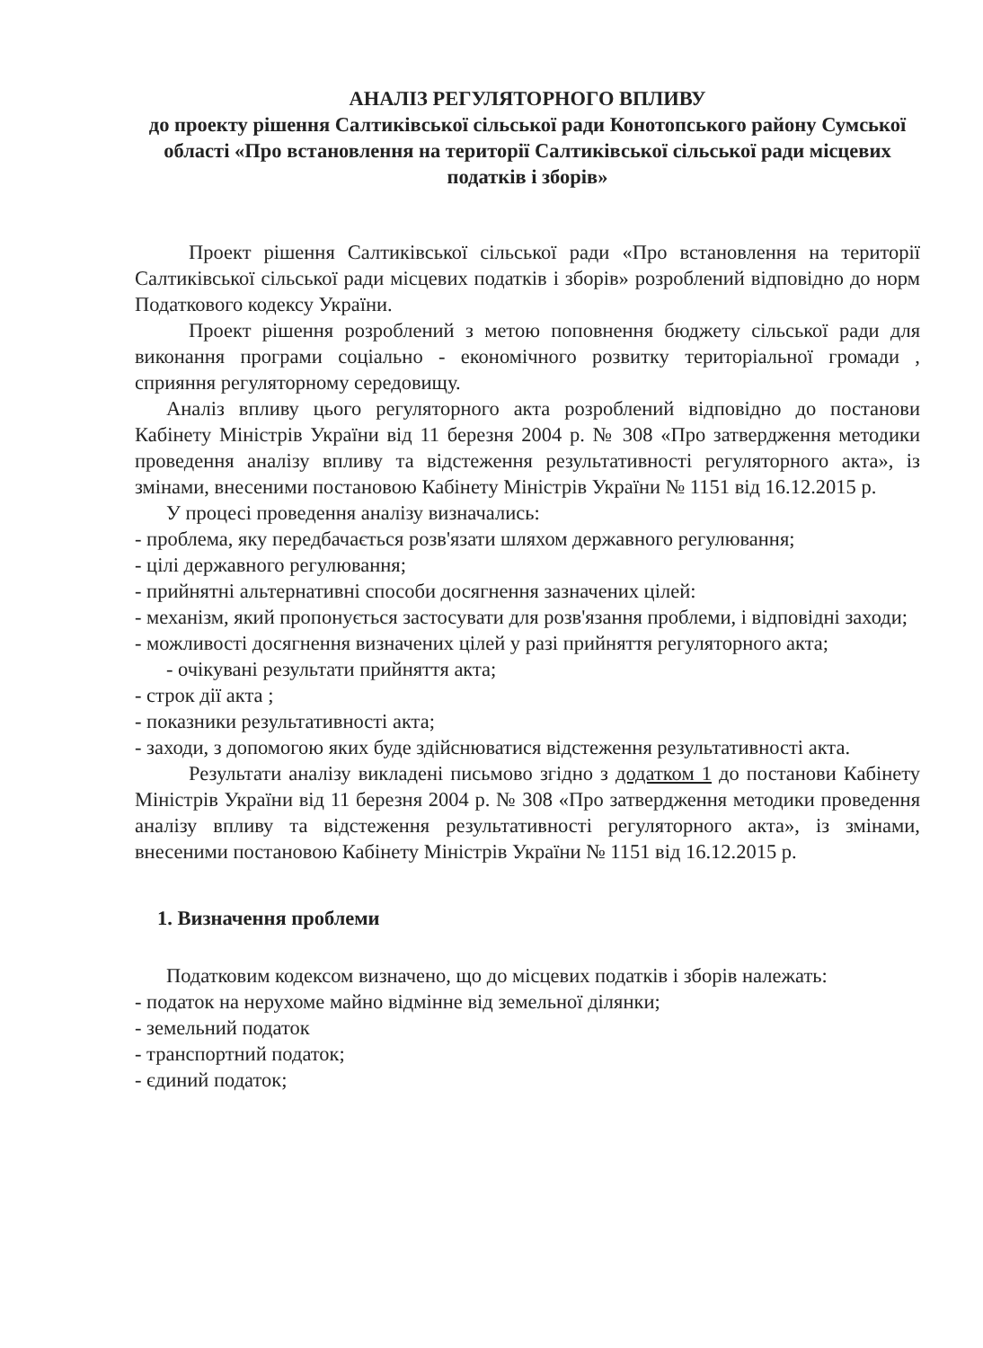АНАЛІЗ РЕГУЛЯТОРНОГО ВПЛИВУ
до проекту рішення Салтиківської сільської ради Конотопського району Сумської області «Про встановлення на території Салтиківської сільської ради місцевих податків і зборів»
Проект рішення Салтиківської сільської ради «Про встановлення на території Салтиківської сільської ради місцевих податків і зборів» розроблений відповідно до норм Податкового кодексу України.
Проект рішення розроблений з метою поповнення бюджету сільської ради для виконання програми соціально - економічного розвитку територіальної громади , сприяння регуляторному середовищу.
Аналіз впливу цього регуляторного акта розроблений відповідно до постанови Кабінету Міністрів України від 11 березня 2004 р. № 308 «Про затвердження методики проведення аналізу впливу та відстеження результативності регуляторного акта», із змінами, внесеними постановою Кабінету Міністрів України № 1151 від 16.12.2015 р.
У процесі проведення аналізу визначались:
- проблема, яку передбачається розв'язати шляхом державного регулювання;
- цілі державного регулювання;
- прийнятні альтернативні способи досягнення зазначених цілей:
- механізм, який пропонується застосувати для розв'язання проблеми, і відповідні заходи;
- можливості досягнення визначених цілей у разі прийняття регуляторного акта;
- очікувані результати прийняття акта;
- строк дії акта ;
- показники результативності акта;
- заходи, з допомогою яких буде здійснюватися відстеження результативності акта.
Результати аналізу викладені письмово згідно з додатком 1 до постанови Кабінету Міністрів України від 11 березня 2004 р. № 308 «Про затвердження методики проведення аналізу впливу та відстеження результативності регуляторного акта», із змінами, внесеними постановою Кабінету Міністрів України № 1151 від 16.12.2015 р.
1. Визначення проблеми
Податковим кодексом визначено, що до місцевих податків і зборів належать:
- податок на нерухоме майно відмінне від земельної ділянки;
- земельний податок
- транспортний податок;
- єдиний податок;